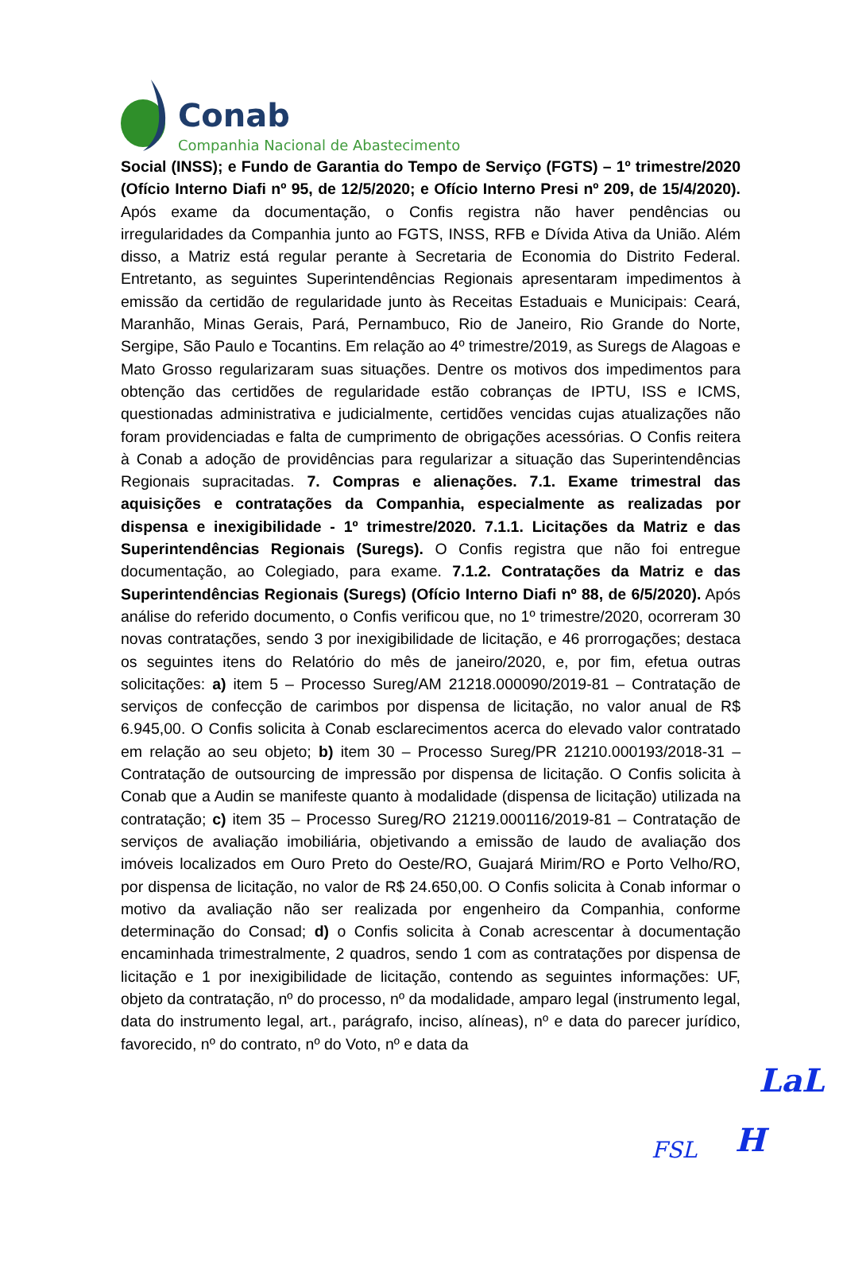Conab
Companhia Nacional de Abastecimento
Social (INSS); e Fundo de Garantia do Tempo de Serviço (FGTS) – 1º trimestre/2020 (Ofício Interno Diafi nº 95, de 12/5/2020; e Ofício Interno Presi nº 209, de 15/4/2020). Após exame da documentação, o Confis registra não haver pendências ou irregularidades da Companhia junto ao FGTS, INSS, RFB e Dívida Ativa da União. Além disso, a Matriz está regular perante à Secretaria de Economia do Distrito Federal. Entretanto, as seguintes Superintendências Regionais apresentaram impedimentos à emissão da certidão de regularidade junto às Receitas Estaduais e Municipais: Ceará, Maranhão, Minas Gerais, Pará, Pernambuco, Rio de Janeiro, Rio Grande do Norte, Sergipe, São Paulo e Tocantins. Em relação ao 4º trimestre/2019, as Suregs de Alagoas e Mato Grosso regularizaram suas situações. Dentre os motivos dos impedimentos para obtenção das certidões de regularidade estão cobranças de IPTU, ISS e ICMS, questionadas administrativa e judicialmente, certidões vencidas cujas atualizações não foram providenciadas e falta de cumprimento de obrigações acessórias. O Confis reitera à Conab a adoção de providências para regularizar a situação das Superintendências Regionais supracitadas. 7. Compras e alienações. 7.1. Exame trimestral das aquisições e contratações da Companhia, especialmente as realizadas por dispensa e inexigibilidade - 1º trimestre/2020. 7.1.1. Licitações da Matriz e das Superintendências Regionais (Suregs). O Confis registra que não foi entregue documentação, ao Colegiado, para exame. 7.1.2. Contratações da Matriz e das Superintendências Regionais (Suregs) (Ofício Interno Diafi nº 88, de 6/5/2020). Após análise do referido documento, o Confis verificou que, no 1º trimestre/2020, ocorreram 30 novas contratações, sendo 3 por inexigibilidade de licitação, e 46 prorrogações; destaca os seguintes itens do Relatório do mês de janeiro/2020, e, por fim, efetua outras solicitações: a) item 5 – Processo Sureg/AM 21218.000090/2019-81 – Contratação de serviços de confecção de carimbos por dispensa de licitação, no valor anual de R$ 6.945,00. O Confis solicita à Conab esclarecimentos acerca do elevado valor contratado em relação ao seu objeto; b) item 30 – Processo Sureg/PR 21210.000193/2018-31 – Contratação de outsourcing de impressão por dispensa de licitação. O Confis solicita à Conab que a Audin se manifeste quanto à modalidade (dispensa de licitação) utilizada na contratação; c) item 35 – Processo Sureg/RO 21219.000116/2019-81 – Contratação de serviços de avaliação imobiliária, objetivando a emissão de laudo de avaliação dos imóveis localizados em Ouro Preto do Oeste/RO, Guajará Mirim/RO e Porto Velho/RO, por dispensa de licitação, no valor de R$ 24.650,00. O Confis solicita à Conab informar o motivo da avaliação não ser realizada por engenheiro da Companhia, conforme determinação do Consad; d) o Confis solicita à Conab acrescentar à documentação encaminhada trimestralmente, 2 quadros, sendo 1 com as contratações por dispensa de licitação e 1 por inexigibilidade de licitação, contendo as seguintes informações: UF, objeto da contratação, nº do processo, nº da modalidade, amparo legal (instrumento legal, data do instrumento legal, art., parágrafo, inciso, alíneas), nº e data do parecer jurídico, favorecido, nº do contrato, nº do Voto, nº e data da
LaL
FSL H